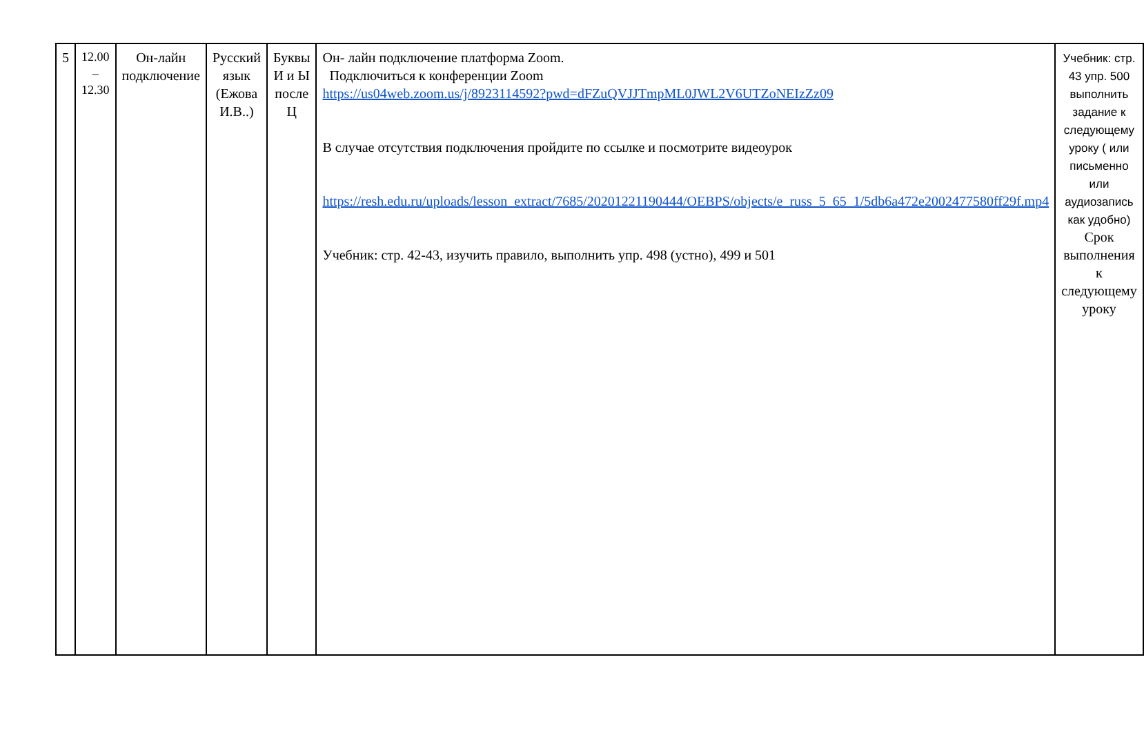| 5 | 12.00 – 12.30 | Он-лайн подключение | Русский язык (Ежова И.В..) | Буквы И и Ы после Ц | Он- лайн подключение платформа Zoom. Подключиться к конференции Zoom https://us04web.zoom.us/j/8923114592?pwd=dFZuQVJJTmpML0JWL2V6UTZoNEIzZz09 В случае отсутствия подключения пройдите по ссылке и посмотрите видеоурок https://resh.edu.ru/uploads/lesson_extract/7685/20201221190444/OEBPS/objects/e_russ_5_65_1/5db6a472e2002477580ff29f.mp4 Учебник: стр. 42-43, изучить правило, выполнить упр. 498 (устно), 499 и 501 | Учебник: стр. 43 упр. 500 выполнить задание к следующему уроку ( или письменно или аудиозапись как удобно) Срок выполнения к следующему уроку |